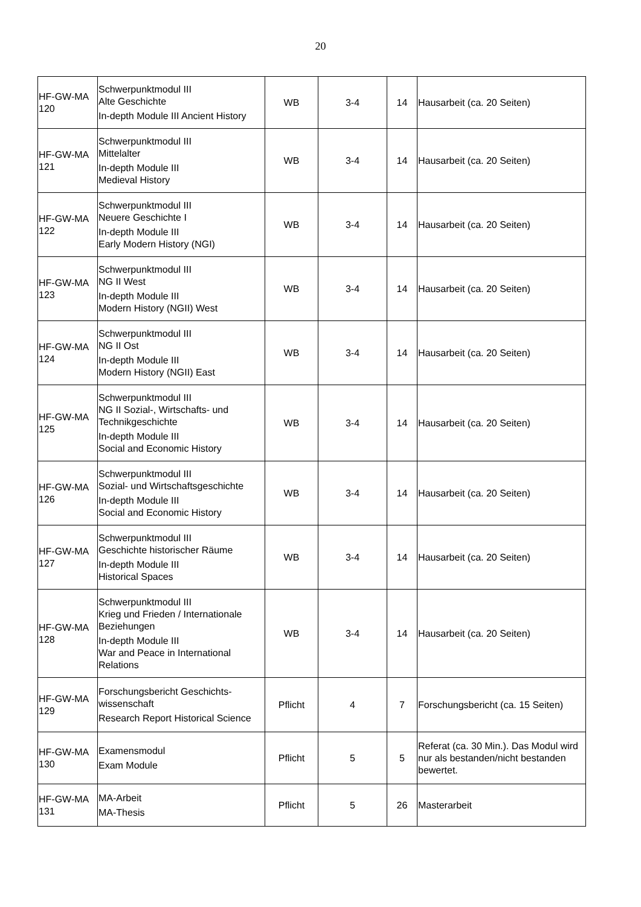20
| HF-GW-MA 120 | Schwerpunktmodul III Alte Geschichte In-depth Module III Ancient History | WB | 3-4 | 14 | Hausarbeit (ca. 20 Seiten) |
| HF-GW-MA 121 | Schwerpunktmodul III Mittelalter In-depth Module III Medieval History | WB | 3-4 | 14 | Hausarbeit (ca. 20 Seiten) |
| HF-GW-MA 122 | Schwerpunktmodul III Neuere Geschichte I In-depth Module III Early Modern History (NGI) | WB | 3-4 | 14 | Hausarbeit (ca. 20 Seiten) |
| HF-GW-MA 123 | Schwerpunktmodul III NG II West In-depth Module III Modern History (NGII) West | WB | 3-4 | 14 | Hausarbeit (ca. 20 Seiten) |
| HF-GW-MA 124 | Schwerpunktmodul III NG II Ost In-depth Module III Modern History (NGII) East | WB | 3-4 | 14 | Hausarbeit (ca. 20 Seiten) |
| HF-GW-MA 125 | Schwerpunktmodul III NG II Sozial-, Wirtschafts- und Technikgeschichte In-depth Module III Social and Economic History | WB | 3-4 | 14 | Hausarbeit (ca. 20 Seiten) |
| HF-GW-MA 126 | Schwerpunktmodul III Sozial- und Wirtschaftsgeschichte In-depth Module III Social and Economic History | WB | 3-4 | 14 | Hausarbeit (ca. 20 Seiten) |
| HF-GW-MA 127 | Schwerpunktmodul III Geschichte historischer Räume In-depth Module III Historical Spaces | WB | 3-4 | 14 | Hausarbeit (ca. 20 Seiten) |
| HF-GW-MA 128 | Schwerpunktmodul III Krieg und Frieden / Internationale Beziehungen In-depth Module III War and Peace in International Relations | WB | 3-4 | 14 | Hausarbeit (ca. 20 Seiten) |
| HF-GW-MA 129 | Forschungsbericht Geschichts-wissenschaft Research Report Historical Science | Pflicht | 4 | 7 | Forschungsbericht (ca. 15 Seiten) |
| HF-GW-MA 130 | Examensmodul Exam Module | Pflicht | 5 | 5 | Referat (ca. 30 Min.). Das Modul wird nur als bestanden/nicht bestanden bewertet. |
| HF-GW-MA 131 | MA-Arbeit MA-Thesis | Pflicht | 5 | 26 | Masterarbeit |